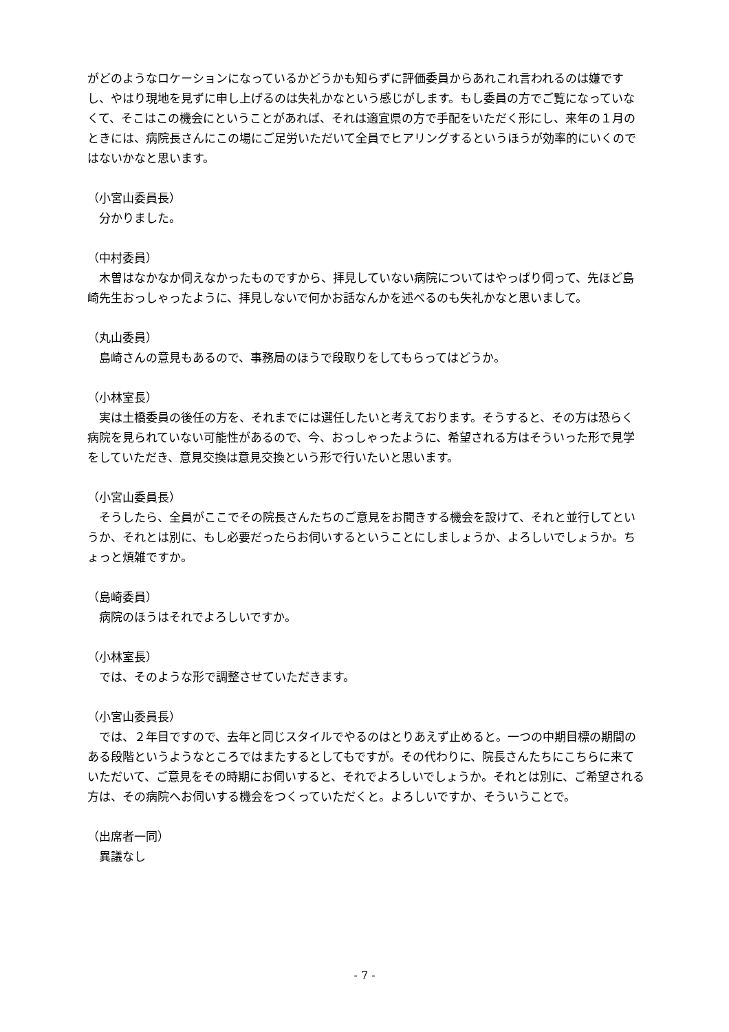がどのようなロケーションになっているかどうかも知らずに評価委員からあれこれ言われるのは嫌ですし、やはり現地を見ずに申し上げるのは失礼かなという感じがします。もし委員の方でご覧になっていなくて、そこはこの機会にということがあれば、それは適宜県の方で手配をいただく形にし、来年の１月のときには、病院長さんにこの場にご足労いただいて全員でヒアリングするというほうが効率的にいくのではないかなと思います。
（小宮山委員長）
　分かりました。
（中村委員）
　木曽はなかなか伺えなかったものですから、拝見していない病院についてはやっぱり伺って、先ほど島崎先生おっしゃったように、拝見しないで何かお話なんかを述べるのも失礼かなと思いまして。
（丸山委員）
　島崎さんの意見もあるので、事務局のほうで段取りをしてもらってはどうか。
（小林室長）
　実は土橋委員の後任の方を、それまでには選任したいと考えております。そうすると、その方は恐らく病院を見られていない可能性があるので、今、おっしゃったように、希望される方はそういった形で見学をしていただき、意見交換は意見交換という形で行いたいと思います。
（小宮山委員長）
　そうしたら、全員がここでその院長さんたちのご意見をお聞きする機会を設けて、それと並行してというか、それとは別に、もし必要だったらお伺いするということにしましょうか、よろしいでしょうか。ちょっと煩雑ですか。
（島崎委員）
　病院のほうはそれでよろしいですか。
（小林室長）
　では、そのような形で調整させていただきます。
（小宮山委員長）
　では、２年目ですので、去年と同じスタイルでやるのはとりあえず止めると。一つの中期目標の期間のある段階というようなところではまたするとしてもですが。その代わりに、院長さんたちにこちらに来ていただいて、ご意見をその時期にお伺いすると、それでよろしいでしょうか。それとは別に、ご希望される方は、その病院へお伺いする機会をつくっていただくと。よろしいですか、そういうことで。
（出席者一同）
　異議なし
- 7 -